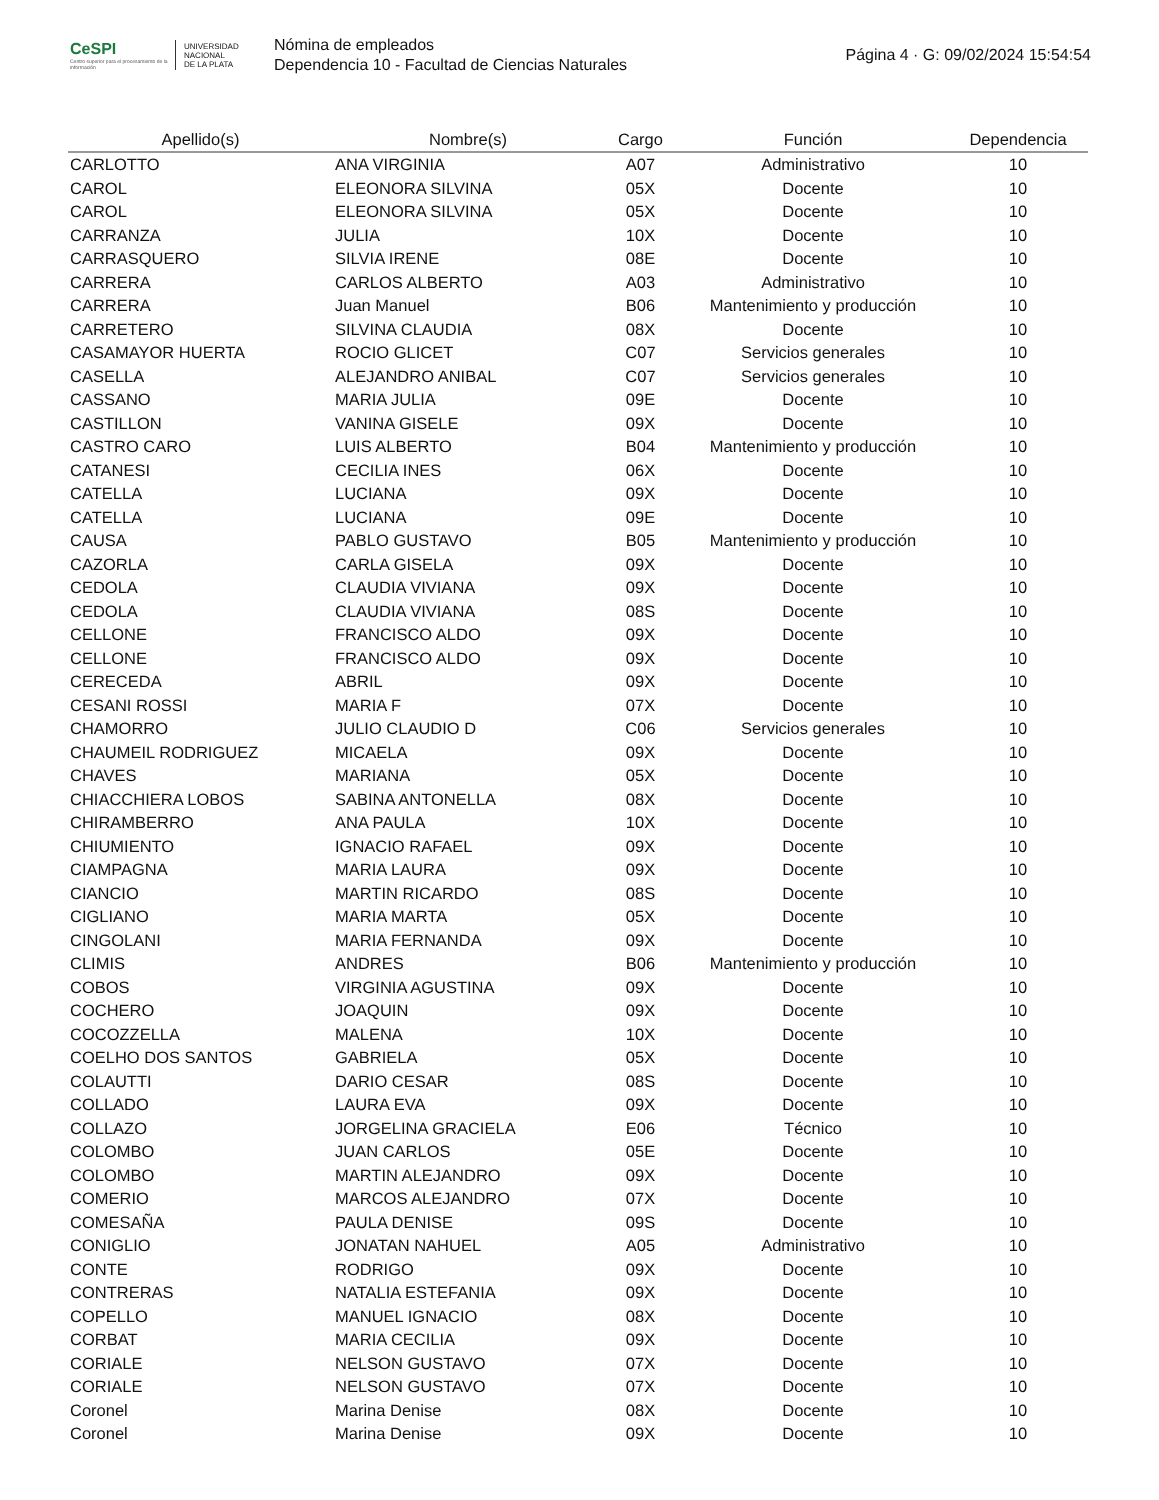CeSPI
Centro superior para el procesamiento de la información
UNIVERSIDAD
NACIONAL
DE LA PLATA
Nómina de empleados
Dependencia 10 - Facultad de Ciencias Naturales
Página 4 · G: 09/02/2024 15:54:54
| Apellido(s) | Nombre(s) | Cargo | Función | Dependencia |
| --- | --- | --- | --- | --- |
| CARLOTTO | ANA VIRGINIA | A07 | Administrativo | 10 |
| CAROL | ELEONORA SILVINA | 05X | Docente | 10 |
| CAROL | ELEONORA SILVINA | 05X | Docente | 10 |
| CARRANZA | JULIA | 10X | Docente | 10 |
| CARRASQUERO | SILVIA IRENE | 08E | Docente | 10 |
| CARRERA | CARLOS ALBERTO | A03 | Administrativo | 10 |
| CARRERA | Juan Manuel | B06 | Mantenimiento y producción | 10 |
| CARRETERO | SILVINA CLAUDIA | 08X | Docente | 10 |
| CASAMAYOR HUERTA | ROCIO GLICET | C07 | Servicios generales | 10 |
| CASELLA | ALEJANDRO ANIBAL | C07 | Servicios generales | 10 |
| CASSANO | MARIA JULIA | 09E | Docente | 10 |
| CASTILLON | VANINA GISELE | 09X | Docente | 10 |
| CASTRO CARO | LUIS ALBERTO | B04 | Mantenimiento y producción | 10 |
| CATANESI | CECILIA INES | 06X | Docente | 10 |
| CATELLA | LUCIANA | 09X | Docente | 10 |
| CATELLA | LUCIANA | 09E | Docente | 10 |
| CAUSA | PABLO GUSTAVO | B05 | Mantenimiento y producción | 10 |
| CAZORLA | CARLA GISELA | 09X | Docente | 10 |
| CEDOLA | CLAUDIA VIVIANA | 09X | Docente | 10 |
| CEDOLA | CLAUDIA VIVIANA | 08S | Docente | 10 |
| CELLONE | FRANCISCO ALDO | 09X | Docente | 10 |
| CELLONE | FRANCISCO ALDO | 09X | Docente | 10 |
| CERECEDA | ABRIL | 09X | Docente | 10 |
| CESANI ROSSI | MARIA F | 07X | Docente | 10 |
| CHAMORRO | JULIO CLAUDIO D | C06 | Servicios generales | 10 |
| CHAUMEIL RODRIGUEZ | MICAELA | 09X | Docente | 10 |
| CHAVES | MARIANA | 05X | Docente | 10 |
| CHIACCHIERA LOBOS | SABINA ANTONELLA | 08X | Docente | 10 |
| CHIRAMBERRO | ANA PAULA | 10X | Docente | 10 |
| CHIUMIENTO | IGNACIO RAFAEL | 09X | Docente | 10 |
| CIAMPAGNA | MARIA LAURA | 09X | Docente | 10 |
| CIANCIO | MARTIN RICARDO | 08S | Docente | 10 |
| CIGLIANO | MARIA MARTA | 05X | Docente | 10 |
| CINGOLANI | MARIA FERNANDA | 09X | Docente | 10 |
| CLIMIS | ANDRES | B06 | Mantenimiento y producción | 10 |
| COBOS | VIRGINIA AGUSTINA | 09X | Docente | 10 |
| COCHERO | JOAQUIN | 09X | Docente | 10 |
| COCOZZELLA | MALENA | 10X | Docente | 10 |
| COELHO DOS SANTOS | GABRIELA | 05X | Docente | 10 |
| COLAUTTI | DARIO CESAR | 08S | Docente | 10 |
| COLLADO | LAURA EVA | 09X | Docente | 10 |
| COLLAZO | JORGELINA GRACIELA | E06 | Técnico | 10 |
| COLOMBO | JUAN CARLOS | 05E | Docente | 10 |
| COLOMBO | MARTIN ALEJANDRO | 09X | Docente | 10 |
| COMERIO | MARCOS ALEJANDRO | 07X | Docente | 10 |
| COMESAÑA | PAULA DENISE | 09S | Docente | 10 |
| CONIGLIO | JONATAN NAHUEL | A05 | Administrativo | 10 |
| CONTE | RODRIGO | 09X | Docente | 10 |
| CONTRERAS | NATALIA ESTEFANIA | 09X | Docente | 10 |
| COPELLO | MANUEL IGNACIO | 08X | Docente | 10 |
| CORBAT | MARIA CECILIA | 09X | Docente | 10 |
| CORIALE | NELSON GUSTAVO | 07X | Docente | 10 |
| CORIALE | NELSON GUSTAVO | 07X | Docente | 10 |
| Coronel | Marina Denise | 08X | Docente | 10 |
| Coronel | Marina Denise | 09X | Docente | 10 |